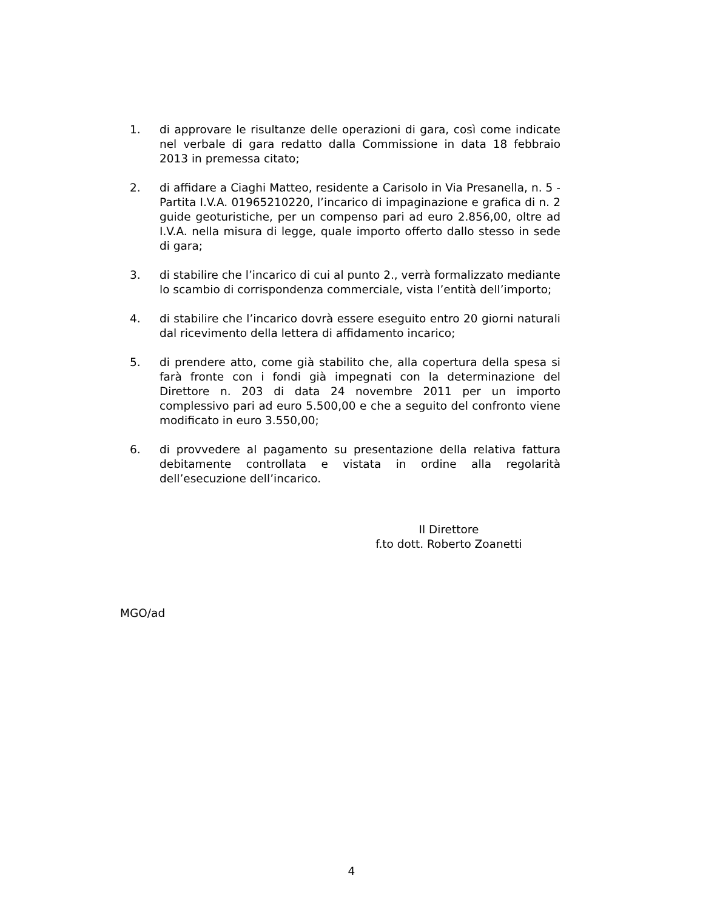1. di approvare le risultanze delle operazioni di gara, così come indicate nel verbale di gara redatto dalla Commissione in data 18 febbraio 2013 in premessa citato;
2. di affidare a Ciaghi Matteo, residente a Carisolo in Via Presanella, n. 5 - Partita I.V.A. 01965210220, l’incarico di impaginazione e grafica di n. 2 guide geoturistiche, per un compenso pari ad euro 2.856,00, oltre ad I.V.A. nella misura di legge, quale importo offerto dallo stesso in sede di gara;
3. di stabilire che l’incarico di cui al punto 2., verrà formalizzato mediante lo scambio di corrispondenza commerciale, vista l’entità dell’importo;
4. di stabilire che l’incarico dovrà essere eseguito entro 20 giorni naturali dal ricevimento della lettera di affidamento incarico;
5. di prendere atto, come già stabilito che, alla copertura della spesa si farà fronte con i fondi già impegnati con la determinazione del Direttore n. 203 di data 24 novembre 2011 per un importo complessivo pari ad euro 5.500,00 e che a seguito del confronto viene modificato in euro 3.550,00;
6. di provvedere al pagamento su presentazione della relativa fattura debitamente controllata e vistata in ordine alla regolarità dell’esecuzione dell’incarico.
Il Direttore
f.to dott. Roberto Zoanetti
MGO/ad
4